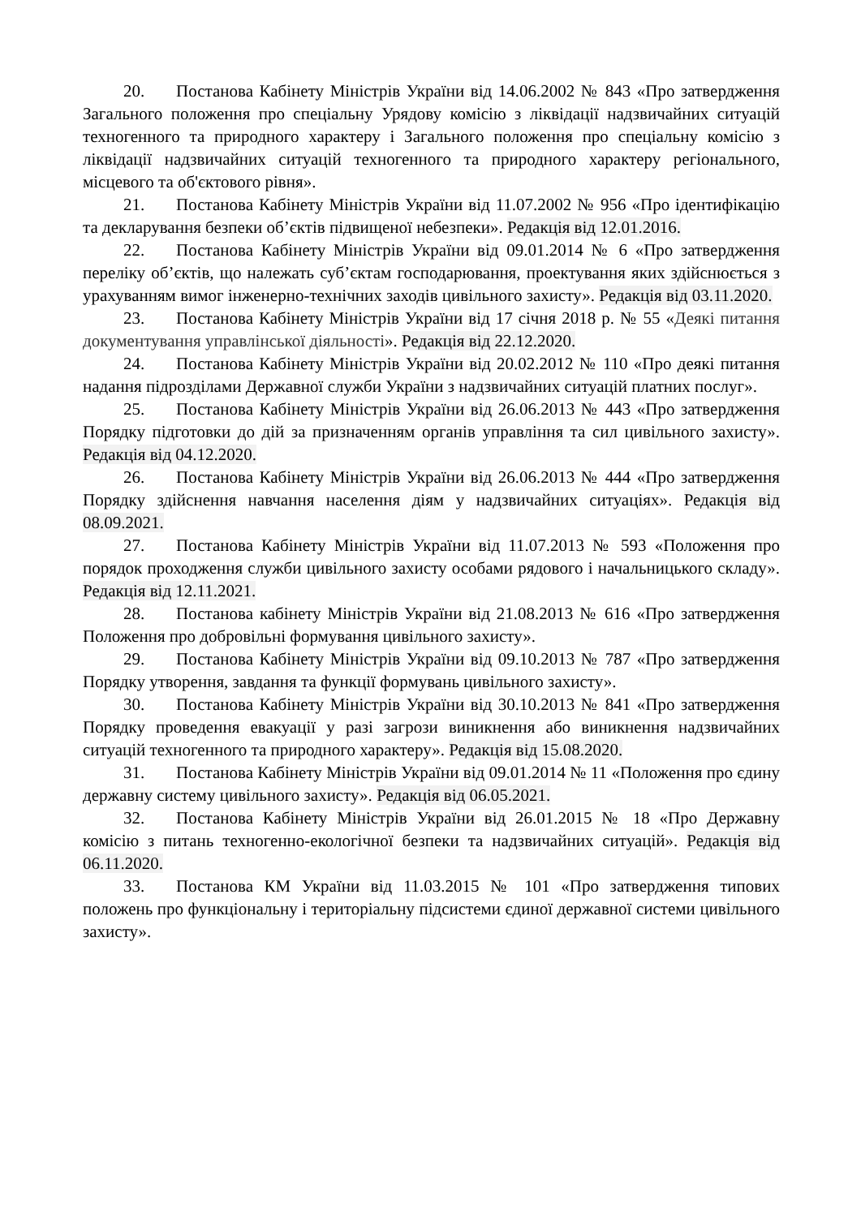20. Постанова Кабінету Міністрів України від 14.06.2002 № 843 «Про затвердження Загального положення про спеціальну Урядову комісію з ліквідації надзвичайних ситуацій техногенного та природного характеру і Загального положення про спеціальну комісію з ліквідації надзвичайних ситуацій техногенного та природного характеру регіонального, місцевого та об'єктового рівня».
21. Постанова Кабінету Міністрів України від 11.07.2002 № 956 «Про ідентифікацію та декларування безпеки об’єктів підвищеної небезпеки». Редакція від 12.01.2016.
22. Постанова Кабінету Міністрів України від 09.01.2014 № 6 «Про затвердження переліку об’єктів, що належать суб’єктам господарювання, проектування яких здійснюється з урахуванням вимог інженерно-технічних заходів цивільного захисту». Редакція від 03.11.2020.
23. Постанова Кабінету Міністрів України від 17 січня 2018 р. № 55 «Деякі питання документування управлінської діяльності». Редакція від 22.12.2020.
24. Постанова Кабінету Міністрів України від 20.02.2012 № 110 «Про деякі питання надання підрозділами Державної служби України з надзвичайних ситуацій платних послуг».
25. Постанова Кабінету Міністрів України від 26.06.2013 № 443 «Про затвердження Порядку підготовки до дій за призначенням органів управління та сил цивільного захисту». Редакція від 04.12.2020.
26. Постанова Кабінету Міністрів України від 26.06.2013 № 444 «Про затвердження Порядку здійснення навчання населення діям у надзвичайних ситуаціях». Редакція від 08.09.2021.
27. Постанова Кабінету Міністрів України від 11.07.2013 № 593 «Положення про порядок проходження служби цивільного захисту особами рядового і начальницького складу». Редакція від 12.11.2021.
28. Постанова кабінету Міністрів України від 21.08.2013 № 616 «Про затвердження Положення про добровільні формування цивільного захисту».
29. Постанова Кабінету Міністрів України від 09.10.2013 № 787 «Про затвердження Порядку утворення, завдання та функції формувань цивільного захисту».
30. Постанова Кабінету Міністрів України від 30.10.2013 № 841 «Про затвердження Порядку проведення евакуації у разі загрози виникнення або виникнення надзвичайних ситуацій техногенного та природного характеру». Редакція від 15.08.2020.
31. Постанова Кабінету Міністрів України від 09.01.2014 № 11 «Положення про єдину державну систему цивільного захисту». Редакція від 06.05.2021.
32. Постанова Кабінету Міністрів України від 26.01.2015 № 18 «Про Державну комісію з питань техногенно-екологічної безпеки та надзвичайних ситуацій». Редакція від 06.11.2020.
33. Постанова КМ України від 11.03.2015 № 101 «Про затвердження типових положень про функціональну і територіальну підсистеми єдиної державної системи цивільного захисту».